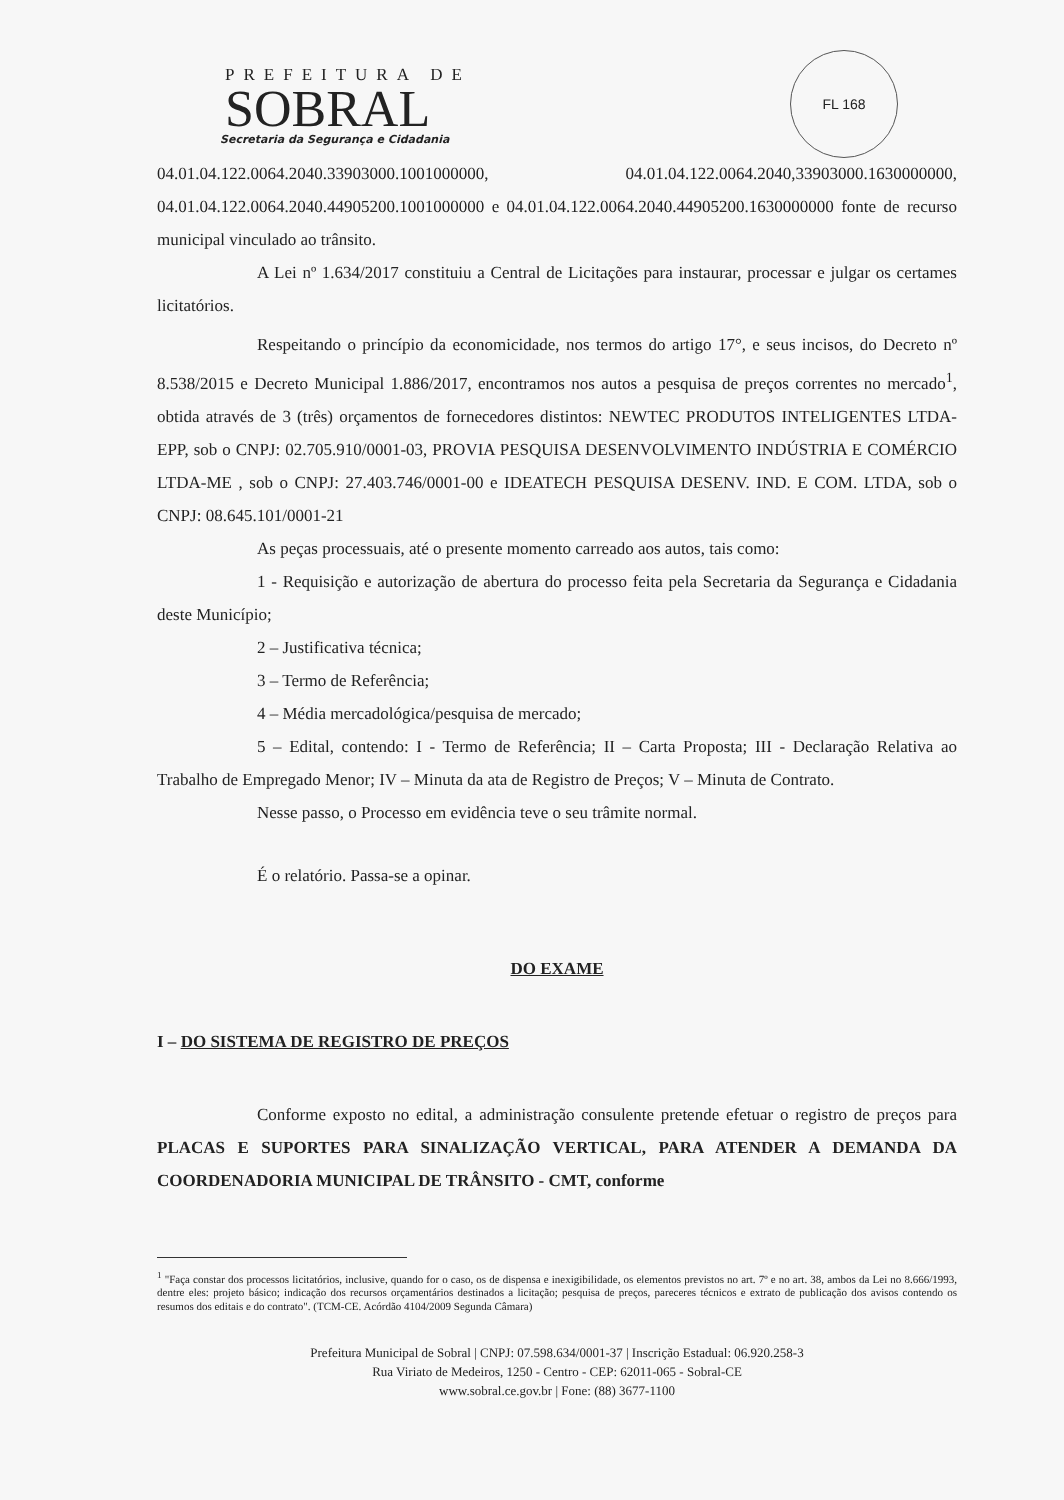PREFEITURA DE
SOBRAL
Secretaria da Segurança e Cidadania
FL 168
04.01.04.122.0064.2040.33903000.1001000000, 04.01.04.122.0064.2040,33903000.1630000000, 04.01.04.122.0064.2040.44905200.1001000000 e 04.01.04.122.0064.2040.44905200.1630000000 fonte de recurso municipal vinculado ao trânsito.
A Lei nº 1.634/2017 constituiu a Central de Licitações para instaurar, processar e julgar os certames licitatórios.
Respeitando o princípio da economicidade, nos termos do artigo 17°, e seus incisos, do Decreto nº 8.538/2015 e Decreto Municipal 1.886/2017, encontramos nos autos a pesquisa de preços correntes no mercado<sup>1</sup>, obtida através de 3 (três) orçamentos de fornecedores distintos: NEWTEC PRODUTOS INTELIGENTES LTDA-EPP, sob o CNPJ: 02.705.910/0001-03, PROVIA PESQUISA DESENVOLVIMENTO INDÚSTRIA E COMÉRCIO LTDA-ME , sob o CNPJ: 27.403.746/0001-00 e IDEATECH PESQUISA DESENV. IND. E COM. LTDA, sob o CNPJ: 08.645.101/0001-21
As peças processuais, até o presente momento carreado aos autos, tais como:
1 - Requisição e autorização de abertura do processo feita pela Secretaria da Segurança e Cidadania deste Município;
2 – Justificativa técnica;
3 – Termo de Referência;
4 – Média mercadológica/pesquisa de mercado;
5 – Edital, contendo: I - Termo de Referência; II – Carta Proposta; III - Declaração Relativa ao Trabalho de Empregado Menor; IV – Minuta da ata de Registro de Preços; V – Minuta de Contrato.
Nesse passo, o Processo em evidência teve o seu trâmite normal.
É o relatório. Passa-se a opinar.
DO EXAME
I – DO SISTEMA DE REGISTRO DE PREÇOS
Conforme exposto no edital, a administração consulente pretende efetuar o registro de preços para PLACAS E SUPORTES PARA SINALIZAÇÃO VERTICAL, PARA ATENDER A DEMANDA DA COORDENADORIA MUNICIPAL DE TRÂNSITO - CMT, conforme
<sup>1</sup> "Faça constar dos processos licitatórios, inclusive, quando for o caso, os de dispensa e inexigibilidade, os elementos previstos no art. 7º e no art. 38, ambos da Lei no 8.666/1993, dentre eles: projeto básico; indicação dos recursos orçamentários destinados a licitação; pesquisa de preços, pareceres técnicos e extrato de publicação dos avisos contendo os resumos dos editais e do contrato". (TCM-CE. Acórdão 4104/2009 Segunda Câmara)
Prefeitura Municipal de Sobral | CNPJ: 07.598.634/0001-37 | Inscrição Estadual: 06.920.258-3
Rua Viriato de Medeiros, 1250 - Centro - CEP: 62011-065 - Sobral-CE
www.sobral.ce.gov.br | Fone: (88) 3677-1100